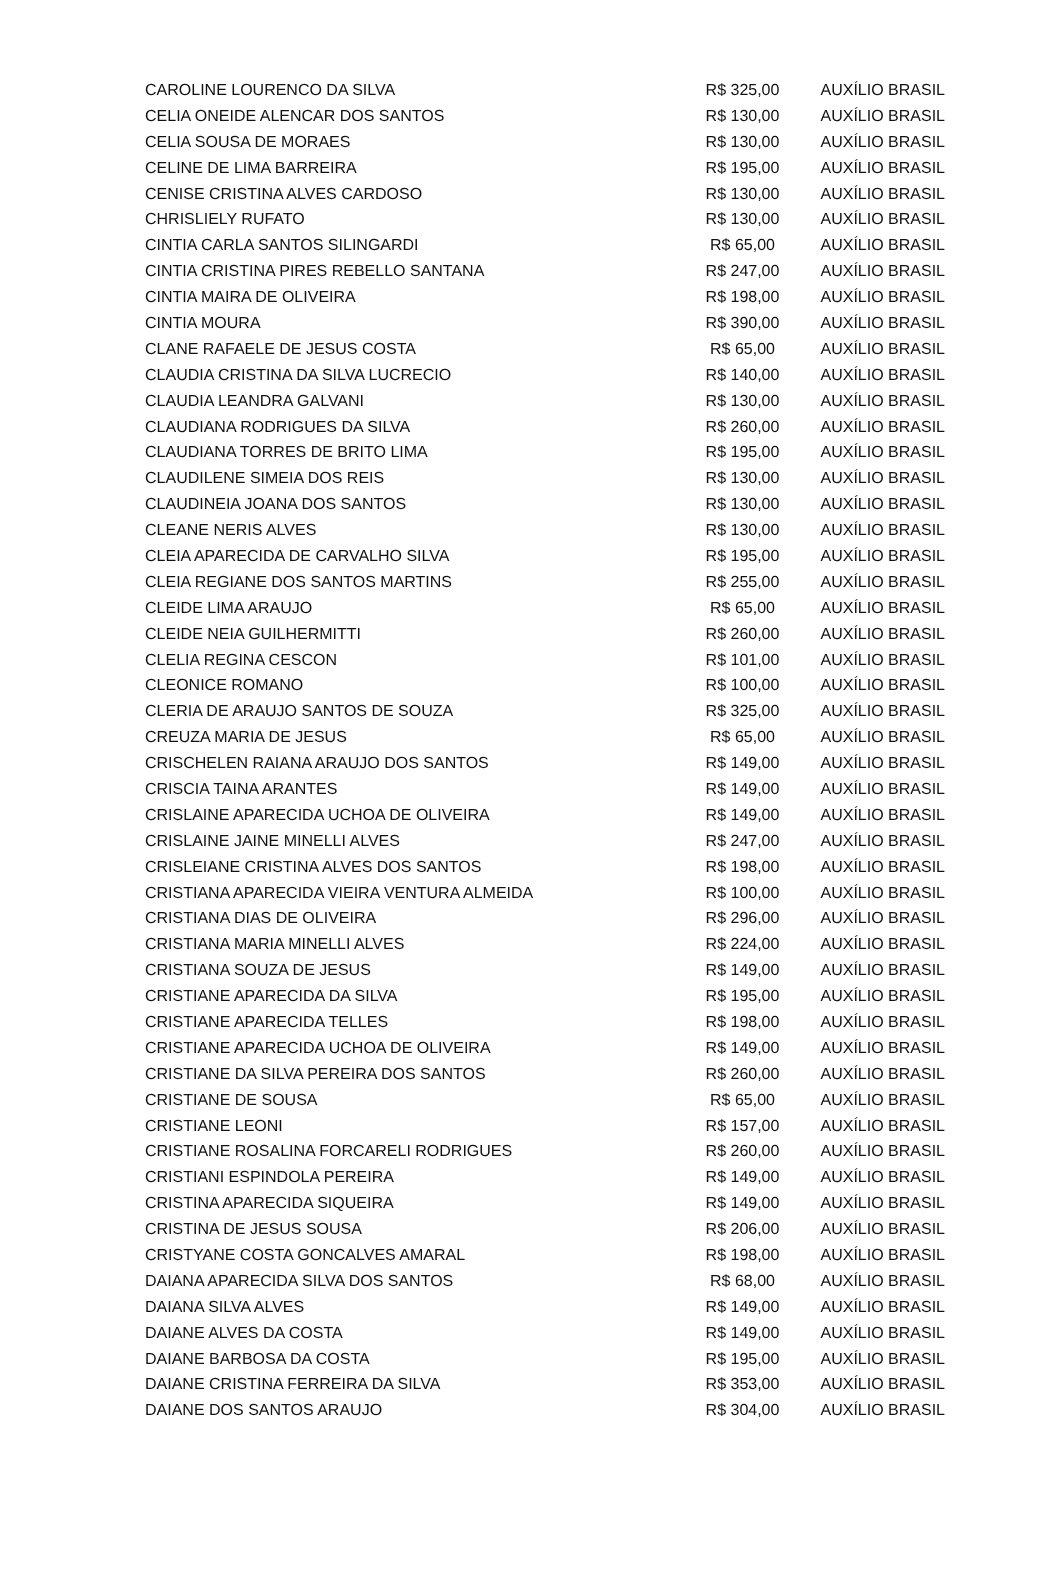| CAROLINE LOURENCO DA SILVA | R$ 325,00 | AUXÍLIO BRASIL |
| CELIA ONEIDE ALENCAR DOS SANTOS | R$ 130,00 | AUXÍLIO BRASIL |
| CELIA SOUSA DE MORAES | R$ 130,00 | AUXÍLIO BRASIL |
| CELINE DE LIMA BARREIRA | R$ 195,00 | AUXÍLIO BRASIL |
| CENISE CRISTINA ALVES CARDOSO | R$ 130,00 | AUXÍLIO BRASIL |
| CHRISLIELY RUFATO | R$ 130,00 | AUXÍLIO BRASIL |
| CINTIA CARLA SANTOS SILINGARDI | R$ 65,00 | AUXÍLIO BRASIL |
| CINTIA CRISTINA PIRES REBELLO SANTANA | R$ 247,00 | AUXÍLIO BRASIL |
| CINTIA MAIRA DE OLIVEIRA | R$ 198,00 | AUXÍLIO BRASIL |
| CINTIA MOURA | R$ 390,00 | AUXÍLIO BRASIL |
| CLANE RAFAELE DE JESUS COSTA | R$ 65,00 | AUXÍLIO BRASIL |
| CLAUDIA CRISTINA DA SILVA LUCRECIO | R$ 140,00 | AUXÍLIO BRASIL |
| CLAUDIA LEANDRA GALVANI | R$ 130,00 | AUXÍLIO BRASIL |
| CLAUDIANA RODRIGUES DA SILVA | R$ 260,00 | AUXÍLIO BRASIL |
| CLAUDIANA TORRES DE BRITO LIMA | R$ 195,00 | AUXÍLIO BRASIL |
| CLAUDILENE SIMEIA DOS REIS | R$ 130,00 | AUXÍLIO BRASIL |
| CLAUDINEIA JOANA DOS SANTOS | R$ 130,00 | AUXÍLIO BRASIL |
| CLEANE NERIS ALVES | R$ 130,00 | AUXÍLIO BRASIL |
| CLEIA APARECIDA DE CARVALHO SILVA | R$ 195,00 | AUXÍLIO BRASIL |
| CLEIA REGIANE DOS SANTOS MARTINS | R$ 255,00 | AUXÍLIO BRASIL |
| CLEIDE LIMA ARAUJO | R$ 65,00 | AUXÍLIO BRASIL |
| CLEIDE NEIA GUILHERMITTI | R$ 260,00 | AUXÍLIO BRASIL |
| CLELIA REGINA CESCON | R$ 101,00 | AUXÍLIO BRASIL |
| CLEONICE ROMANO | R$ 100,00 | AUXÍLIO BRASIL |
| CLERIA DE ARAUJO SANTOS DE SOUZA | R$ 325,00 | AUXÍLIO BRASIL |
| CREUZA MARIA DE JESUS | R$ 65,00 | AUXÍLIO BRASIL |
| CRISCHELEN RAIANA ARAUJO DOS SANTOS | R$ 149,00 | AUXÍLIO BRASIL |
| CRISCIA TAINA ARANTES | R$ 149,00 | AUXÍLIO BRASIL |
| CRISLAINE APARECIDA UCHOA DE OLIVEIRA | R$ 149,00 | AUXÍLIO BRASIL |
| CRISLAINE JAINE MINELLI ALVES | R$ 247,00 | AUXÍLIO BRASIL |
| CRISLEIANE CRISTINA ALVES DOS SANTOS | R$ 198,00 | AUXÍLIO BRASIL |
| CRISTIANA APARECIDA VIEIRA VENTURA ALMEIDA | R$ 100,00 | AUXÍLIO BRASIL |
| CRISTIANA DIAS DE OLIVEIRA | R$ 296,00 | AUXÍLIO BRASIL |
| CRISTIANA MARIA MINELLI ALVES | R$ 224,00 | AUXÍLIO BRASIL |
| CRISTIANA SOUZA DE JESUS | R$ 149,00 | AUXÍLIO BRASIL |
| CRISTIANE APARECIDA DA SILVA | R$ 195,00 | AUXÍLIO BRASIL |
| CRISTIANE APARECIDA TELLES | R$ 198,00 | AUXÍLIO BRASIL |
| CRISTIANE APARECIDA UCHOA DE OLIVEIRA | R$ 149,00 | AUXÍLIO BRASIL |
| CRISTIANE DA SILVA PEREIRA DOS SANTOS | R$ 260,00 | AUXÍLIO BRASIL |
| CRISTIANE DE SOUSA | R$ 65,00 | AUXÍLIO BRASIL |
| CRISTIANE LEONI | R$ 157,00 | AUXÍLIO BRASIL |
| CRISTIANE ROSALINA FORCARELI RODRIGUES | R$ 260,00 | AUXÍLIO BRASIL |
| CRISTIANI ESPINDOLA PEREIRA | R$ 149,00 | AUXÍLIO BRASIL |
| CRISTINA APARECIDA SIQUEIRA | R$ 149,00 | AUXÍLIO BRASIL |
| CRISTINA DE JESUS SOUSA | R$ 206,00 | AUXÍLIO BRASIL |
| CRISTYANE COSTA GONCALVES AMARAL | R$ 198,00 | AUXÍLIO BRASIL |
| DAIANA APARECIDA SILVA DOS SANTOS | R$ 68,00 | AUXÍLIO BRASIL |
| DAIANA SILVA ALVES | R$ 149,00 | AUXÍLIO BRASIL |
| DAIANE ALVES DA COSTA | R$ 149,00 | AUXÍLIO BRASIL |
| DAIANE BARBOSA DA COSTA | R$ 195,00 | AUXÍLIO BRASIL |
| DAIANE CRISTINA FERREIRA DA SILVA | R$ 353,00 | AUXÍLIO BRASIL |
| DAIANE DOS SANTOS ARAUJO | R$ 304,00 | AUXÍLIO BRASIL |